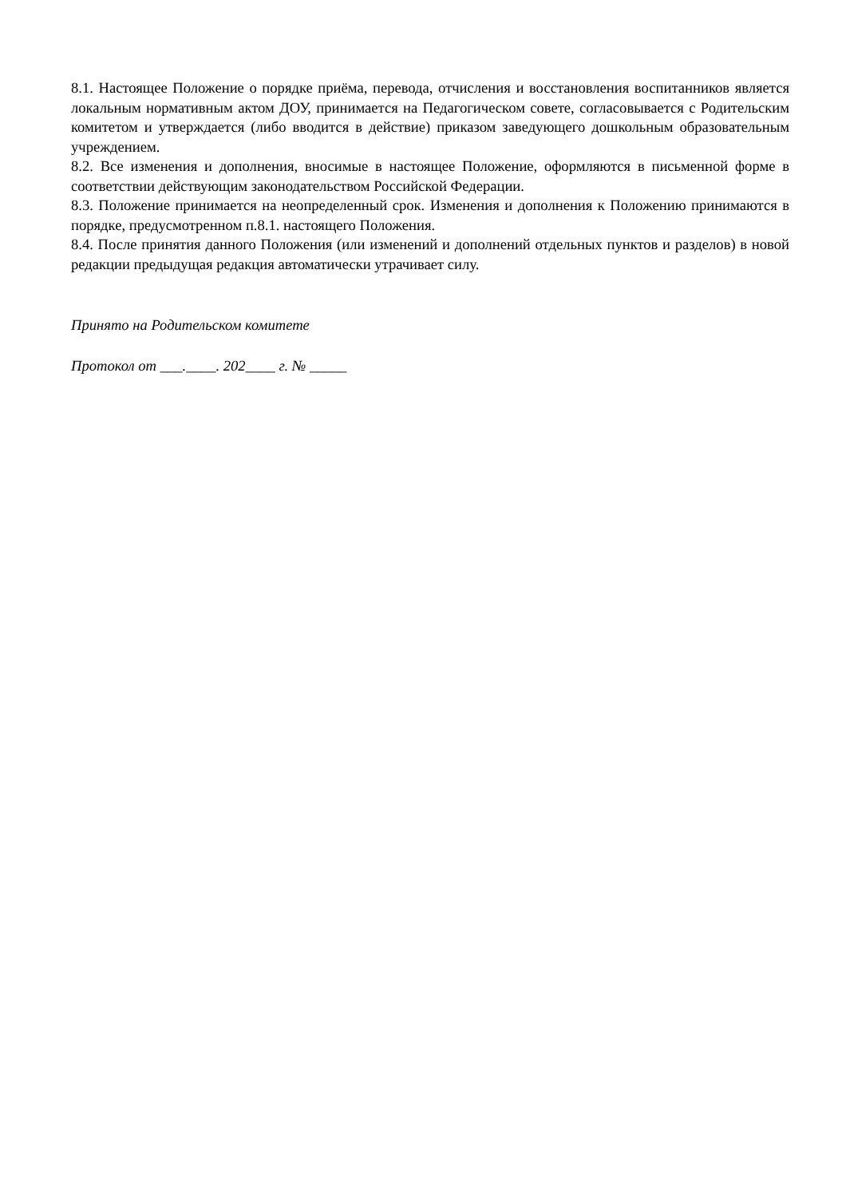8.1. Настоящее Положение о порядке приёма, перевода, отчисления и восстановления воспитанников является локальным нормативным актом ДОУ, принимается на Педагогическом совете, согласовывается с Родительским комитетом и утверждается (либо вводится в действие) приказом заведующего дошкольным образовательным учреждением.
8.2. Все изменения и дополнения, вносимые в настоящее Положение, оформляются в письменной форме в соответствии действующим законодательством Российской Федерации.
8.3. Положение принимается на неопределенный срок. Изменения и дополнения к Положению принимаются в порядке, предусмотренном п.8.1. настоящего Положения.
8.4. После принятия данного Положения (или изменений и дополнений отдельных пунктов и разделов) в новой редакции предыдущая редакция автоматически утрачивает силу.
Принято на Родительском комитете
Протокол от ___.____. 202____ г. № _____